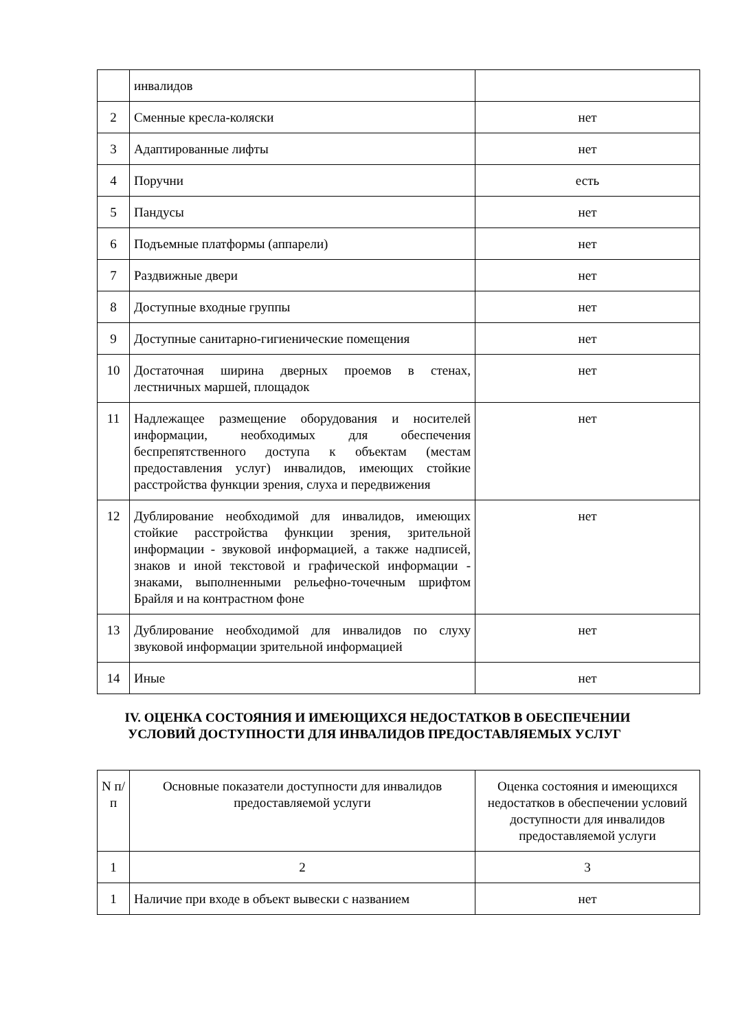| | инвалидов | |
| 2 | Сменные кресла-коляски | нет |
| 3 | Адаптированные лифты | нет |
| 4 | Поручни | есть |
| 5 | Пандусы | нет |
| 6 | Подъемные платформы (аппарели) | нет |
| 7 | Раздвижные двери | нет |
| 8 | Доступные входные группы | нет |
| 9 | Доступные санитарно-гигиенические помещения | нет |
| 10 | Достаточная ширина дверных проемов в стенах, лестничных маршей, площадок | нет |
| 11 | Надлежащее размещение оборудования и носителей информации, необходимых для обеспечения беспрепятственного доступа к объектам (местам предоставления услуг) инвалидов, имеющих стойкие расстройства функции зрения, слуха и передвижения | нет |
| 12 | Дублирование необходимой для инвалидов, имеющих стойкие расстройства функции зрения, зрительной информации - звуковой информацией, а также надписей, знаков и иной текстовой и графической информации - знаками, выполненными рельефно-точечным шрифтом Брайля и на контрастном фоне | нет |
| 13 | Дублирование необходимой для инвалидов по слуху звуковой информации зрительной информацией | нет |
| 14 | Иные | нет |
IV. ОЦЕНКА СОСТОЯНИЯ И ИМЕЮЩИХСЯ НЕДОСТАТКОВ В ОБЕСПЕЧЕНИИ
УСЛОВИЙ ДОСТУПНОСТИ ДЛЯ ИНВАЛИДОВ ПРЕДОСТАВЛЯЕМЫХ УСЛУГ
| N п/п | Основные показатели доступности для инвалидов предоставляемой услуги | Оценка состояния и имеющихся недостатков в обеспечении условий доступности для инвалидов предоставляемой услуги |
| 1 | 2 | 3 |
| 1 | Наличие при входе в объект вывески с названием | нет |